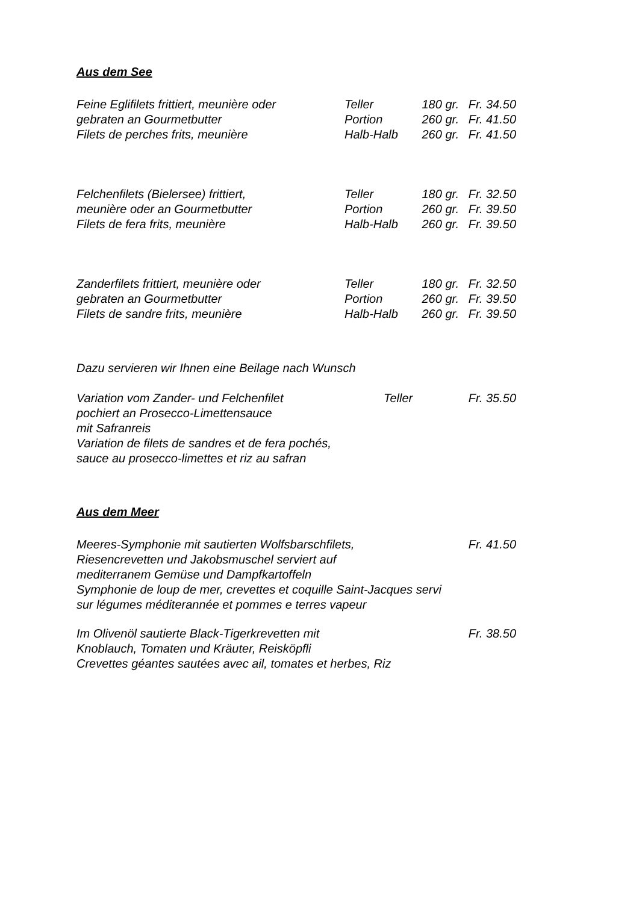Aus dem See
| Feine Eglifilets frittiert, meunière oder | Teller | 180 gr. | Fr. 34.50 |
| gebraten an Gourmetbutter | Portion | 260 gr. | Fr. 41.50 |
| Filets de perches frits, meunière | Halb-Halb | 260 gr. | Fr. 41.50 |
| Felchenfilets (Bielersee) frittiert, | Teller | 180 gr. | Fr. 32.50 |
| meunière oder an Gourmetbutter | Portion | 260 gr. | Fr. 39.50 |
| Filets de fera frits, meunière | Halb-Halb | 260 gr. | Fr. 39.50 |
| Zanderfilets frittiert, meunière oder | Teller | 180 gr. | Fr. 32.50 |
| gebraten an Gourmetbutter | Portion | 260 gr. | Fr. 39.50 |
| Filets de sandre frits, meunière | Halb-Halb | 260 gr. | Fr. 39.50 |
Dazu servieren wir Ihnen eine Beilage nach Wunsch
| Variation vom Zander- und Felchenfilet | Teller | Fr. 35.50 |
pochiert an Prosecco-Limettensauce
mit Safranreis
Variation de filets de sandres et de fera pochés,
sauce au prosecco-limettes et riz au safran
Aus dem Meer
| Meeres-Symphonie mit sautierten Wolfsbarschfilets, | Fr. 41.50 |
Riesencrevetten und Jakobsmuschel serviert auf
mediterranem Gemüse und Dampfkartoffeln
Symphonie de loup de mer, crevettes et coquille Saint-Jacques servi
sur légumes méditerannée et pommes e terres vapeur
| Im Olivenöl sautierte Black-Tigerkrevetten mit | Fr. 38.50 |
Knoblauch, Tomaten und Kräuter, Reisköpfli
Crevettes géantes sautées avec ail, tomates et herbes, Riz